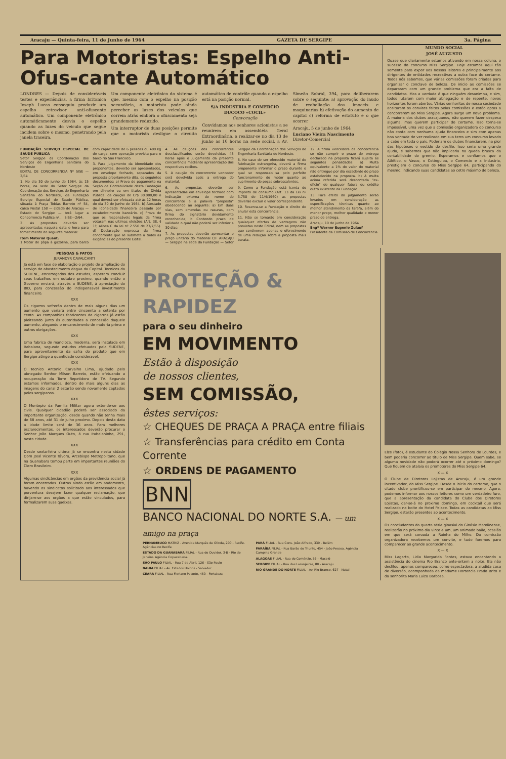Aracaju — Quinta-feira, 11 de Junho de 1964 GAZETA DE SERGIPE 3a. Página
Para Motoristas: Espelho Anti-Ofus-cante Automático
LONDRES — Depois de consideráveis testes e experiências, a firma britanica Joseph Lucas conseguiu produzir um espelho retrovisor anti-ofuscante automático. Um componente eletrônico automàticamente desvia o espelho quando as luzes do veiculo que segue incidem sobre o mesmo, penetrando pela janela traseira.
Um componente eletrônico do sistema é que, mesmo com o espelho na posição secundária, o motorista pode ainda perceber as luzes dos veiculos que correm atrás embora o ofuscamento seja grandemente reduzido.
Um interruptor de duas posições permite que o motorista desligue o circuito automático de contrôle quando o espelho está na posição normal.
S/A INDUSTRIA E COMERCIO DUCOCO «COCIL»
Convocação
Convidamos aos senhores acionistas a se reunirem em assembléia Geral Extraordinária, a realizar-se no dia 13 de junho as 10 horas na sede social, a Av. Simeão Sobral, 394, para deliberarem sobre o seguinte: a) aprovação do laudo de reabaliação dos imoceis e maquinarias b) efetivação do aumento de capital c) reforma de estatuto e o que ocorrer
Aracaju, 5 de junho de 1964
Luciano Vieira Nascimento
Diretor-Comercial
FUNDAÇÃO SERVIÇO ESPECIAL DE SAUDE PUBLICA
Setor Sergipe da Coordenação dos Serviços de Engenharia Sanitária do Nordeste
EDITAL DE CONCORRENCIA Nº SISE — 2/64
1. No dia 30 de junho de 1964, ás 15 horas, na sede do Setor Sergipe da Coordenação dos Serviços de Engenharia Sanitária do Nordeste, da Fundação Serviço Especial de Saude Pública, situada á Praça Tobias Barreto nº 54, caixa Postal 158 — cidade de Aracaju — Estado de Sergipe — terá lugar a Concorrencia Publica nº.... SISE—2/64.
2. As propostas deverão ser apresentadas naquela data e hora para fornecimento do seguinte material:
Item Material Quant.
1 Motor de pôpa á gazolina, para barco com capacidade de 6 pessoas ou 400 kg de carga, com operação prevista para o baixo rio São Francisco.
3. Para julgamento da idoneidade dos proponentes, deverão ser apresentados, em envelope fechado, separados da proposta propriamente dita, os seguintes documentos: a) Prova de pagamento na Seção de Contabilidade desta Fundação em dinheiro ou em titulos de Divida Pública, da caução de Cr$ 30.000,00 o qual deverá ser efetuada até ás 12 horas do dia 30 de junho de 1964. b) Atestado de Idoneidade financeira passado por estabelecimento bancário. c) Prova de que os responsáveis legais da firma votaram nas ultimas eleições (Art. 38, § 1º, alinea C da lei nº 2.550 de 27/7/55). d) Declaração expressa da firma concorrente que se submete a tôdos as exigências do presente Edital.
4. As cauções dos concorrentes desclassificados serão devolvidas 48 horas após o julgamento da presente concorrência mediante apresentação dos respectivos recibos.
5. A caução do concorrente vencedor será devolvida após a entrega do material.
6. As propostas deverão ser apresentadas em envelope fechado com indicação externa do nome do concorrente e a palavra "proposta" obedecendo ao seguinte: a) Em duas vias, sem emendas ou rasuras, com firma do signatário devidamente reconhecida; b Contendo prazo de validade o qual não poderá ser inferior a 30 dias;
7. As propostas deverão apresentar o preço unitário do material CIF ARACAJU — Sergipe na sede da Fundação — Setor Sergipe da Coordenação dos Serviços de Engenharia Sanitária do Nordeste.
8. No caso de ser oferecido material de fabricação estrangeira, deverá a firma proponente informar o prazo durante o qual se responsabilisa pelo perfeito funcionamento do motor quanto ao suprimento de peças sobressalentes.
9. Como a Fundação está isenta do imposto de consumo (Art. 13 da Lei nº 3.750 de 11/4/1960) as propostas deverão excluir o valor correspondente.
10. Reserva-se a Fundação o direito de anular esta concorrencia.
11. Não se tomarão em consideração quaisquer ofertas de vantagens não previstas neste Edital, nem as propostas que contiverem apenas o oferecimento de uma redução sôbre a proposta mais barata.
12. A firma vencedora da concorrencia se não cumprir o prazo de entrega declarado na proposta ficará sujeita ás seguintes penalidades: a) Multa equivalente a 1% do valor do material não entregue por dia excedente do prazo estabelecido na proposta. b) A multa acima referida será descontada "ex-oficio" de qualquer fatura ou crédito outro existente na Fundação.
13. Para efeito do julgamento serão levados em consideração as especificações técnicas quanto ao melhor atendimento da tarefa, além do menor preço, melhor qualidade e menor prazo de entrega.
Aracaju, 10 de junho de 1964
Engº Werner Eugenio Zulauf
Presidente da Comissão de Concorrencia
MUNDO SOCIAL
JOSÉ AUGUSTO
Quase que diariamente estamos ativando em nossa coluna, o sucesso do concurso Miss Sergipe. Hoje estamos aqui tão somente para expor aos nossos leitores e principalmente aos dirigentes de entidades recreativas a outra face do certame. Todos nós sabemos, que várias comissões foram criadas para organizar o conclave de beleza. De inicio as comissões se depararam com um grande problema que era a falta de candidatas. Mas a verdade é que ninguém desanimou, e sim, todos lutaram com maior abnegação e de repente, novos horizontes foram abertos. Várias senhoritas de nossa sociedade aceitaram os convites feitos pelas comissões e estão aptas a concorrerem ao Miss Sergipe. Agora surge um novo problema. A maioria dos clubes aracajuanos, não querem fazer despesa alguma, mas querem participar do certame. Isso torna-se impossível, uma vez que a comissão organizadora do concurso não conta com nenhuma ajuda financeira e sim com apenas boa vontade de ver realizado em sua terra um concurso levado a cabo em toda o país. Poderiam os clubes financiarem, na pior das hipoteses o vestido do desfile. Isso seria uma grande ajuda, é sabemos que não implicaria na queda brusca da contabilidade do gremio. Esperamos e confiamos que o Atlético, o Vasco, o Cotinguiba, o Comercio e a Industria, prestigiem o concurso de Miss Sergipe 64, participando do mesmo, indicando suas candidatas ao cetro máximo de beleza.
PESSOAS & FATOS
JURANDYR CAVALCANTI
Já está em fase de elaboração o projeto de ampliação do serviço de abastecimento dagua da Capital. Tecnicos da SUDENE, encarregados dos estudos, esperam concluir seus trabalhos em outubro proximo, quando então o Governo enviará, através a SUDENE, á apreciação do BID, para concessão do indispensavel investimento financeiro.
XXX
Os cigarros sofrerão dentro de mais alguns dias um aumento que variará entre cincoenta a setenta por cento. As companhias fabricantes de cigarros já estão pleiteando junto ás autoridades a concessão daquele aumento, alegando o encarecimento de materia prima e outros obrigações.
XXX
Uma fabrica de mandioca, moderna, será instalada em Itabaiana, segundo estudos efetuados pela SUDENE, para aproveitamento da safra do produto que em Sergipe atinge a quantidade consideravel.
XXX
O Tecnico Antonio Carvalho Lima, ajudado pelo abnegado Senhor Milson Barreto, estão efetuando a recuperação da Torre Repetidora de TV. Segundo estamos informados, dentro de mais alguns dias as imagens do canal 2 estarão sendo novamente captados pelos sergipanos.
XXX
O Montepio da Familia Militar agora extende-se aos civis. Qualquer cidadão poderá ser associado da importante organização, desde quando não tenha mais de 68 anos, até 31 de julho proximo. Depois desta data a idade limite será de 36 anos. Para melhores esclarecimentos, os interessados deverão procurar o Senhor João Marques Outo, á rua Itabaianinha, 291, nesta cidade.
XXX
Desde sexta-feira ultima já se encontra nesta cidade Dom José Vicente Távora, Arcebispo Metropolitano, que na Guanabara tomou parte em importantes reuniões do Clero Brasileiro.
XXX
Algumas sindicâncias em orgãos da previdencia social já foram encerradas. Outras ainda estão em andamento, havendo os sindicatos solicitado aos interessados que porventura desejem fazer qualquer reclamação, que dirijam-se aos orgãos a que estão vinculados, para formalizarem suas queixas.
PROTEÇÃO & RAPIDEZ
para o seu dinheiro
EM MOVIMENTO
Estão à disposição
de nossos clientes,
SEM COMISSÃO,
êstes serviços:
☆ CHEQUES DE PRAÇA A PRAÇA entre filiais
☆ Transferências para crédito em Conta Corrente
☆ ORDENS DE PAGAMENTO
BNN
BANCO NACIONAL DO NORTE S.A. — um amigo na praça
PERNAMBUCO MATRIZ - Avenida Marquês de Olinda, 200 - Recife. Agências no Recife.
ESTADO DA GUANABARA FILIAL - Rua do Ouvidor, 3-B - Rio de Janeiro. Agência Copacabana.
SÃO PAULO FILIAL - Rua 7 de Abril, 126 - São Paulo
BAHIA FILIAL - Av. Estados Unidos - Salvador
CEARÁ FILIAL - Rua Floriano Peixoto, 450 - Fortaleza
PARÁ FILIAL - Rua Cons. João Alfredo, 339 - Belém
PARAÍBA FILIAL - Rua Barão do Triunfo, 454 - João Pessoa. Agência Campina Grande
ALAGOAS FILIAL - Rua do Comércio, 56 - Maceió
SERGIPE FILIAL - Rua das Laranjeiras, 80 - Aracaju
RIO GRANDE DO NORTE FILIAL - Av. Rio Branco, 627 - Natal
Elze (foto), é estudante do Colégio Nossa Senhora de Lourdes, e bem poderia concorrer ao titulo de Miss Sergipe. Quem sabe, se alguma novidade não poderá ocorrer até o próximo domingo? Que fiquem de atalaia os promotores do Miss Sergipe 64.
X — X
O Clube de Diretores Lojistas de Aracaju, é um grande incentivador, do Miss Sergipe. Desde o inicio do certame, que o citado clube prontificou-se em participar do mesmo. Agora, podemos informar aos nossos leitores como um verdadeiro furo, que a apresentação da candidata do Clube dos Diretores Lojistas, dar-se-á no proximo domingo, em cocktail que será realizado na boite do Hotel Palace. Todas as candidatas ao Miss Sergipe, estarão presentes ao acontecimento.
X — X
Os concludentes da quarta série ginasial do Ginásio Marolinense, realizarão no próximo dia vinte e um, um animado baile, ocasião em que será coroada a Rainha do Milho. Da comissão organizadora recebemos um convite, e tudo faremos para comparecer ao grande acontecimento.
X — X
Miss Lagarto, Lidia Margarida Fontes, estava encantando a assistência do cinema Rio Branco ante-ontem a noite. Ela não desfilou, apenas compareceu, como espectadora, a aludida casa de diversão, acompanhada da madame Hortencia Prado Brito e da senhorita Maria Luiza Barbosa.